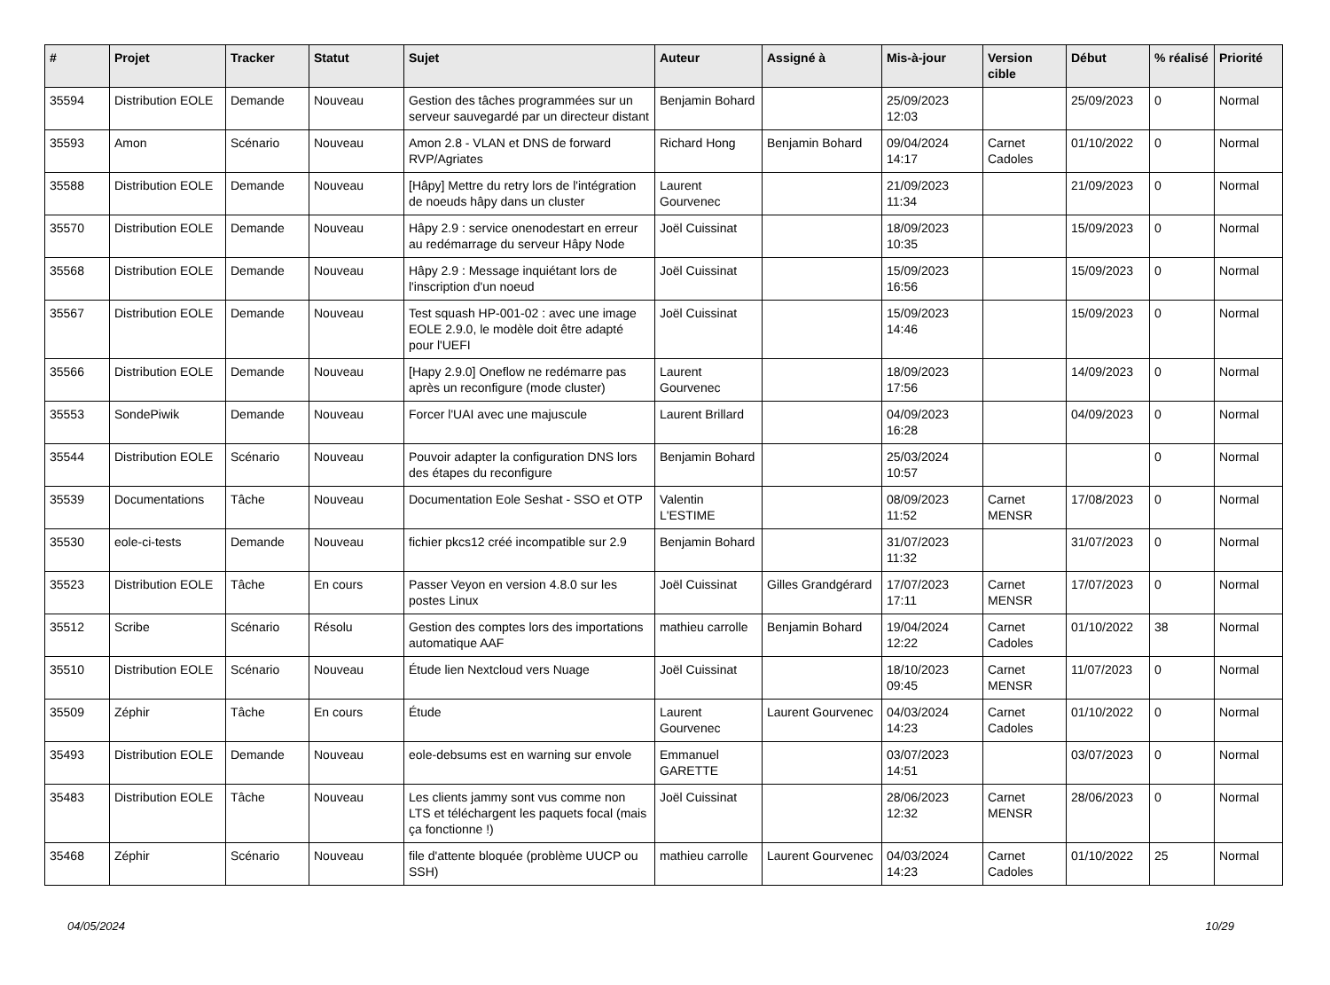| # | Projet | Tracker | Statut | Sujet | Auteur | Assigné à | Mis-à-jour | Version cible | Début | % réalisé | Priorité |
| --- | --- | --- | --- | --- | --- | --- | --- | --- | --- | --- | --- |
| 35594 | Distribution EOLE | Demande | Nouveau | Gestion des tâches programmées sur un serveur sauvegardé par un directeur distant | Benjamin Bohard | | 25/09/2023 12:03 | | 25/09/2023 | 0 | Normal |
| 35593 | Amon | Scénario | Nouveau | Amon 2.8 - VLAN et DNS de forward RVP/Agriates | Richard Hong | Benjamin Bohard | 09/04/2024 14:17 | Carnet Cadoles | 01/10/2022 | 0 | Normal |
| 35588 | Distribution EOLE | Demande | Nouveau | [Hâpy] Mettre du retry lors de l'intégration de noeuds hâpy dans un cluster | Laurent Gourvenec | | 21/09/2023 11:34 | | 21/09/2023 | 0 | Normal |
| 35570 | Distribution EOLE | Demande | Nouveau | Hâpy 2.9 : service onenodestart en erreur au redémarrage du serveur Hâpy Node | Joël Cuissinat | | 18/09/2023 10:35 | | 15/09/2023 | 0 | Normal |
| 35568 | Distribution EOLE | Demande | Nouveau | Hâpy 2.9 : Message inquiétant lors de l'inscription d'un noeud | Joël Cuissinat | | 15/09/2023 16:56 | | 15/09/2023 | 0 | Normal |
| 35567 | Distribution EOLE | Demande | Nouveau | Test squash HP-001-02 : avec une image EOLE 2.9.0, le modèle doit être adapté pour l'UEFI | Joël Cuissinat | | 15/09/2023 14:46 | | 15/09/2023 | 0 | Normal |
| 35566 | Distribution EOLE | Demande | Nouveau | [Hapy 2.9.0] Oneflow ne redémarre pas après un reconfigure (mode cluster) | Laurent Gourvenec | | 18/09/2023 17:56 | | 14/09/2023 | 0 | Normal |
| 35553 | SondePiwik | Demande | Nouveau | Forcer l'UAI avec une majuscule | Laurent Brillard | | 04/09/2023 16:28 | | 04/09/2023 | 0 | Normal |
| 35544 | Distribution EOLE | Scénario | Nouveau | Pouvoir adapter la configuration DNS lors des étapes du reconfigure | Benjamin Bohard | | 25/03/2024 10:57 | | | 0 | Normal |
| 35539 | Documentations | Tâche | Nouveau | Documentation Eole Seshat - SSO et OTP | Valentin L'ESTIME | | 08/09/2023 11:52 | Carnet MENSR | 17/08/2023 | 0 | Normal |
| 35530 | eole-ci-tests | Demande | Nouveau | fichier pkcs12 créé incompatible sur 2.9 | Benjamin Bohard | | 31/07/2023 11:32 | | 31/07/2023 | 0 | Normal |
| 35523 | Distribution EOLE | Tâche | En cours | Passer Veyon en version 4.8.0 sur les postes Linux | Joël Cuissinat | Gilles Grandgérard | 17/07/2023 17:11 | Carnet MENSR | 17/07/2023 | 0 | Normal |
| 35512 | Scribe | Scénario | Résolu | Gestion des comptes lors des importations automatique AAF | mathieu carrolle | Benjamin Bohard | 19/04/2024 12:22 | Carnet Cadoles | 01/10/2022 | 38 | Normal |
| 35510 | Distribution EOLE | Scénario | Nouveau | Étude lien Nextcloud vers Nuage | Joël Cuissinat | | 18/10/2023 09:45 | Carnet MENSR | 11/07/2023 | 0 | Normal |
| 35509 | Zéphir | Tâche | En cours | Étude | Laurent Gourvenec | Laurent Gourvenec | 04/03/2024 14:23 | Carnet Cadoles | 01/10/2022 | 0 | Normal |
| 35493 | Distribution EOLE | Demande | Nouveau | eole-debsums est en warning sur envole | Emmanuel GARETTE | | 03/07/2023 14:51 | | 03/07/2023 | 0 | Normal |
| 35483 | Distribution EOLE | Tâche | Nouveau | Les clients jammy sont vus comme non LTS et téléchargent les paquets focal (mais ça fonctionne !) | Joël Cuissinat | | 28/06/2023 12:32 | Carnet MENSR | 28/06/2023 | 0 | Normal |
| 35468 | Zéphir | Scénario | Nouveau | file d'attente bloquée (problème UUCP ou SSH) | mathieu carrolle | Laurent Gourvenec | 04/03/2024 14:23 | Carnet Cadoles | 01/10/2022 | 25 | Normal |
04/05/2024 10/29